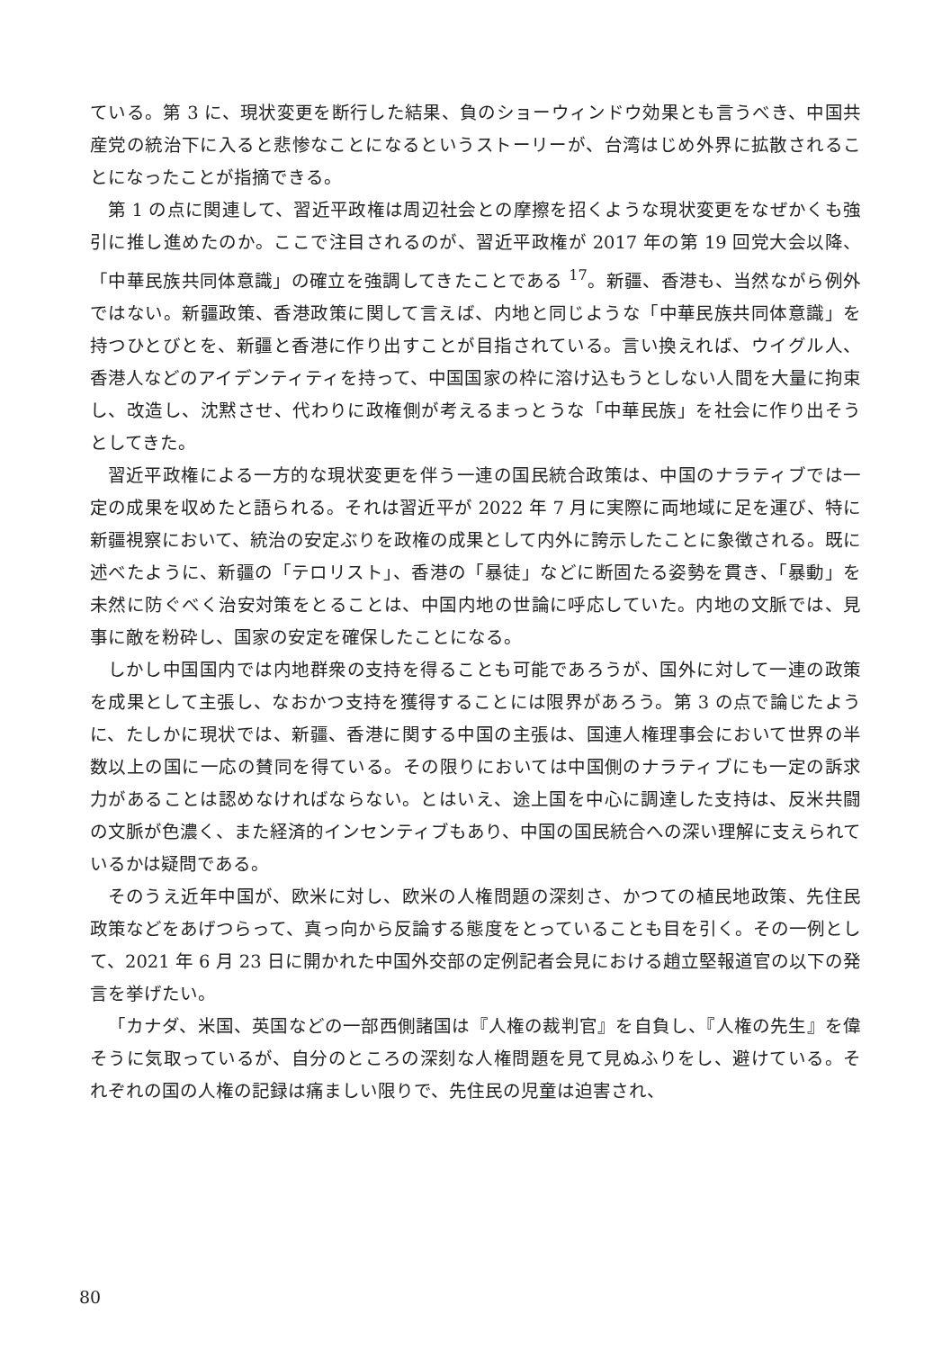ている。第 3 に、現状変更を断行した結果、負のショーウィンドウ効果とも言うべき、中国共産党の統治下に入ると悲惨なことになるというストーリーが、台湾はじめ外界に拡散されることになったことが指摘できる。
第 1 の点に関連して、習近平政権は周辺社会との摩擦を招くような現状変更をなぜかくも強引に推し進めたのか。ここで注目されるのが、習近平政権が 2017 年の第 19 回党大会以降、「中華民族共同体意識」の確立を強調してきたことである <sup>17</sup>。新疆、香港も、当然ながら例外ではない。新疆政策、香港政策に関して言えば、内地と同じような「中華民族共同体意識」を持つひとびとを、新疆と香港に作り出すことが目指されている。言い換えれば、ウイグル人、香港人などのアイデンティティを持って、中国国家の枠に溶け込もうとしない人間を大量に拘束し、改造し、沈黙させ、代わりに政権側が考えるまっとうな「中華民族」を社会に作り出そうとしてきた。
習近平政権による一方的な現状変更を伴う一連の国民統合政策は、中国のナラティブでは一定の成果を収めたと語られる。それは習近平が 2022 年 7 月に実際に両地域に足を運び、特に新疆視察において、統治の安定ぶりを政権の成果として内外に誇示したことに象徴される。既に述べたように、新疆の「テロリスト」、香港の「暴徒」などに断固たる姿勢を貫き、「暴動」を未然に防ぐべく治安対策をとることは、中国内地の世論に呼応していた。内地の文脈では、見事に敵を粉砕し、国家の安定を確保したことになる。
しかし中国国内では内地群衆の支持を得ることも可能であろうが、国外に対して一連の政策を成果として主張し、なおかつ支持を獲得することには限界があろう。第 3 の点で論じたように、たしかに現状では、新疆、香港に関する中国の主張は、国連人権理事会において世界の半数以上の国に一応の賛同を得ている。その限りにおいては中国側のナラティブにも一定の訴求力があることは認めなければならない。とはいえ、途上国を中心に調達した支持は、反米共闘の文脈が色濃く、また経済的インセンティブもあり、中国の国民統合への深い理解に支えられているかは疑問である。
そのうえ近年中国が、欧米に対し、欧米の人権問題の深刻さ、かつての植民地政策、先住民政策などをあげつらって、真っ向から反論する態度をとっていることも目を引く。その一例として、2021 年 6 月 23 日に開かれた中国外交部の定例記者会見における趙立堅報道官の以下の発言を挙げたい。
「カナダ、米国、英国などの一部西側諸国は『人権の裁判官』を自負し、『人権の先生』を偉そうに気取っているが、自分のところの深刻な人権問題を見て見ぬふりをし、避けている。それぞれの国の人権の記録は痛ましい限りで、先住民の児童は迫害され、
80